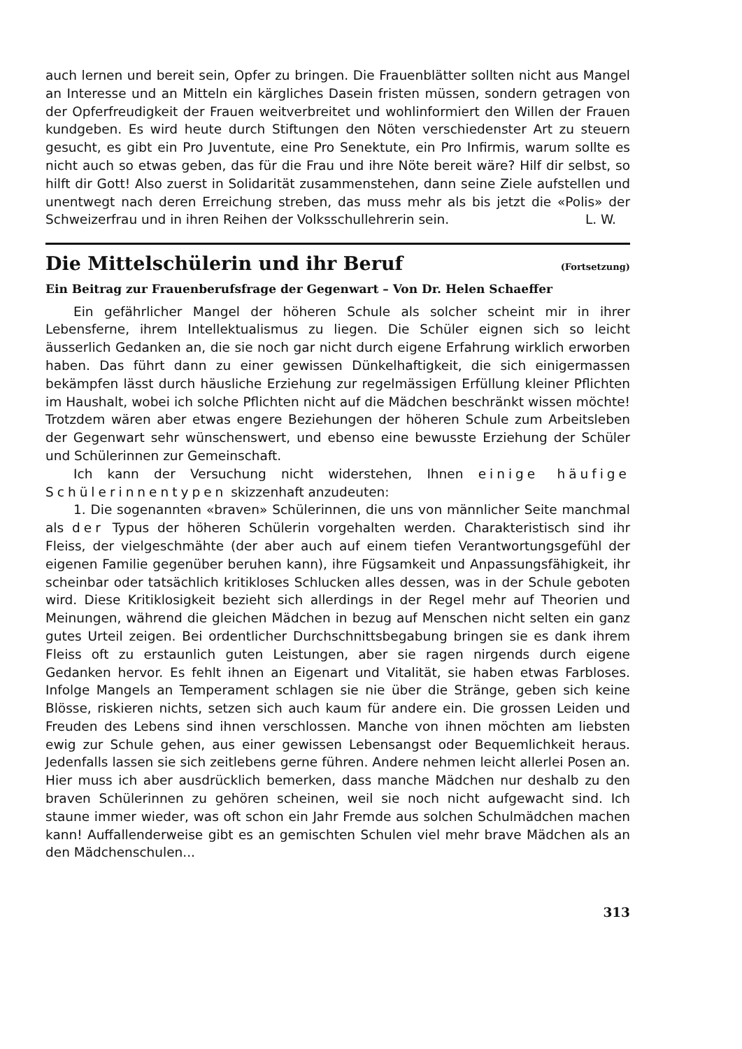auch lernen und bereit sein, Opfer zu bringen. Die Frauenblätter sollten nicht aus Mangel an Interesse und an Mitteln ein kärgliches Dasein fristen müssen, sondern getragen von der Opferfreudigkeit der Frauen weitverbreitet und wohlinformiert den Willen der Frauen kundgeben. Es wird heute durch Stiftungen den Nöten verschiedenster Art zu steuern gesucht, es gibt ein Pro Juventute, eine Pro Senektute, ein Pro Infirmis, warum sollte es nicht auch so etwas geben, das für die Frau und ihre Nöte bereit wäre? Hilf dir selbst, so hilft dir Gott! Also zuerst in Solidarität zusammenstehen, dann seine Ziele aufstellen und unentwegt nach deren Erreichung streben, das muss mehr als bis jetzt die «Polis» der Schweizerfrau und in ihren Reihen der Volksschullehrerin sein.
L. W.
Die Mittelschülerin und ihr Beruf (Fortsetzung)
Ein Beitrag zur Frauenberufsfrage der Gegenwart – Von Dr. Helen Schaeffer
Ein gefährlicher Mangel der höheren Schule als solcher scheint mir in ihrer Lebensferne, ihrem Intellektualismus zu liegen. Die Schüler eignen sich so leicht äusserlich Gedanken an, die sie noch gar nicht durch eigene Erfahrung wirklich erworben haben. Das führt dann zu einer gewissen Dünkelhaftigkeit, die sich einigermassen bekämpfen lässt durch häusliche Erziehung zur regelmässigen Erfüllung kleiner Pflichten im Haushalt, wobei ich solche Pflichten nicht auf die Mädchen beschränkt wissen möchte! Trotzdem wären aber etwas engere Beziehungen der höheren Schule zum Arbeitsleben der Gegenwart sehr wünschenswert, und ebenso eine bewusste Erziehung der Schüler und Schülerinnen zur Gemeinschaft.
Ich kann der Versuchung nicht widerstehen, Ihnen einige häufige Schülerinnentypen skizzenhaft anzudeuten:
1. Die sogenannten «braven» Schülerinnen, die uns von männlicher Seite manchmal als der Typus der höheren Schülerin vorgehalten werden. Charakteristisch sind ihr Fleiss, der vielgeschmähte (der aber auch auf einem tiefen Verantwortungsgefühl der eigenen Familie gegenüber beruhen kann), ihre Fügsamkeit und Anpassungsfähigkeit, ihr scheinbar oder tatsächlich kritikloses Schlucken alles dessen, was in der Schule geboten wird. Diese Kritiklosigkeit bezieht sich allerdings in der Regel mehr auf Theorien und Meinungen, während die gleichen Mädchen in bezug auf Menschen nicht selten ein ganz gutes Urteil zeigen. Bei ordentlicher Durchschnittsbegabung bringen sie es dank ihrem Fleiss oft zu erstaunlich guten Leistungen, aber sie ragen nirgends durch eigene Gedanken hervor. Es fehlt ihnen an Eigenart und Vitalität, sie haben etwas Farbloses. Infolge Mangels an Temperament schlagen sie nie über die Stränge, geben sich keine Blösse, riskieren nichts, setzen sich auch kaum für andere ein. Die grossen Leiden und Freuden des Lebens sind ihnen verschlossen. Manche von ihnen möchten am liebsten ewig zur Schule gehen, aus einer gewissen Lebensangst oder Bequemlichkeit heraus. Jedenfalls lassen sie sich zeitlebens gerne führen. Andere nehmen leicht allerlei Posen an. Hier muss ich aber ausdrücklich bemerken, dass manche Mädchen nur deshalb zu den braven Schülerinnen zu gehören scheinen, weil sie noch nicht aufgewacht sind. Ich staune immer wieder, was oft schon ein Jahr Fremde aus solchen Schulmädchen machen kann! Auffallenderweise gibt es an gemischten Schulen viel mehr brave Mädchen als an den Mädchenschulen...
313